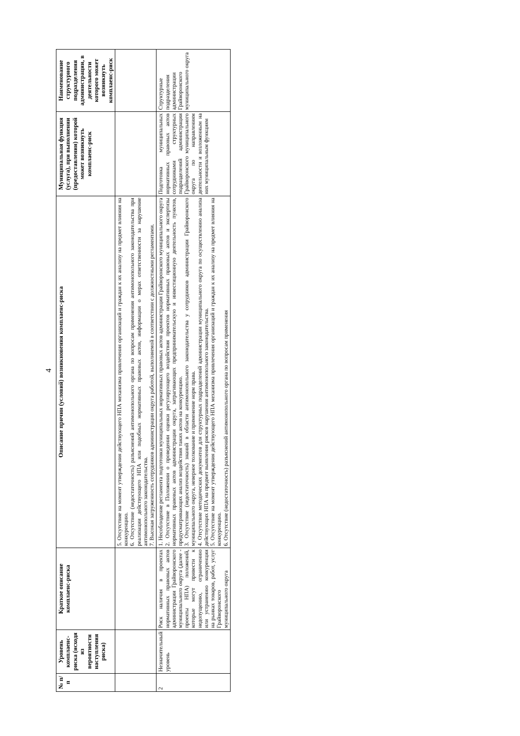4
| № п/п | Уровень комплаенс-риска (исходя из вероятности наступления риска) | Краткое описание комплаенс-риска | Описание причин (условий) возникновения комплаенс-риска | Муниципальная функция (услуга), при выполнении (предоставлении) которой может возникнуть комплаенс-риск | Наименование структурного подразделения администрации, в деятельности которого может возникнуть комплаенс-риск |
| --- | --- | --- | --- | --- | --- |
| | | | 5. Отсутствие на момент утверждения действующего НПА механизма привлечения организаций и граждан к их анализу на предмет влияния на конкуренцию. 6. Отсутствие (недостаточность) разъяснений антимонопольного органа по вопросам применения антимонопольного законодательства при реализации действующего НПА или подобных нормативных правовых актов, информации о мерах ответственности за нарушение антимонопольного законодательства. 7. Высокая загруженность сотрудников администрации округа работой, выполняемой в соответствии с должностными регламентами. | | |
| 2 | Незначительный уровень | Риск наличия в проектах нормативных правовых актов администрации Грайворонского муниципального округа (далее - проекты НПА) положений, которые могут привести к недопущению, ограничению или устранению конкуренции на рынках товаров, работ, услуг Грайворонского муниципального округа | 1. Несоблюдение регламента подготовки муниципальных нормативных правовых актов администрации Грайворонского муниципального округа 2. Отсутствие в Положении о проведении оценки регулирующего воздействия проектов нормативных правовых актов и экспертизы нормативных правовых актов администрации округа, затрагивающих предпринимательскую и инвестиционную деятельность пунктов, предусматривающих анализ воздействия таких актов на конкуренцию. 3. Отсутствие (недостаточность) знаний в области антимонопольного законодательства у сотрудников администрации Грайворонского муниципального округа, неверное толкование и применение норм права. 4. Отсутствие методических документов для структурных подразделений администрации муниципального округа по осуществлению анализа действующих НПА на предмет выявления рисков нарушения антимонопольного законодательства. 5. Отсутствие на момент утверждения действующего НПА механизма привлечения организаций и граждан к их анализу на предмет влияния на конкуренцию. 6. Отсутствие (недостаточность) разъяснений антимонопольного органа по вопросам применения | Подготовка муниципальных нормативных правовых актов сотрудниками структурных подразделений администрации Грайворонского муниципального округа по направлениям деятельности и возложенным на них муниципальным функциям | Структурные подразделения администрации Грайворонского муниципального округа |